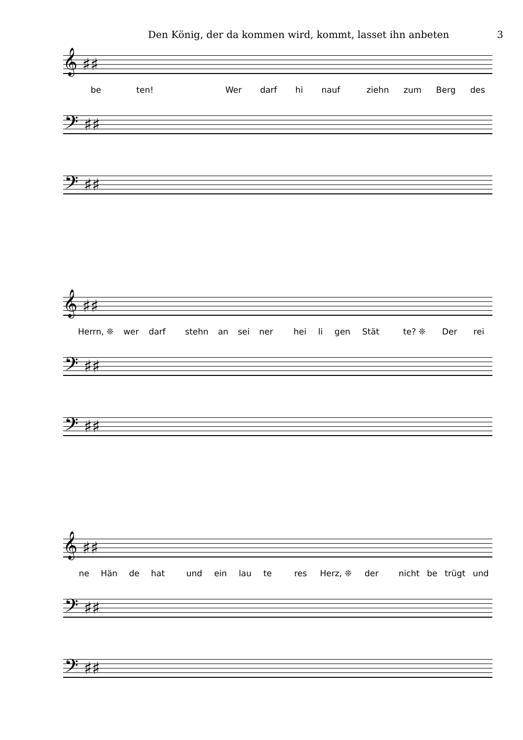Den König, der da kommen wird, kommt, lasset ihn anbeten 3
𝄞 ♯♯
be ten! Wer darf hi nauf ziehn zum Berg des
𝄢 ♯♯
𝄢 ♯♯
𝄞 ♯♯
Herrn, ❊ wer darf stehn an sei ner hei li gen Stät te? ❊ Der rei
𝄢 ♯♯
𝄢 ♯♯
𝄞 ♯♯
ne Hän de hat und ein lau te res Herz, ❊ der nicht be trügt und
𝄢 ♯♯
𝄢 ♯♯